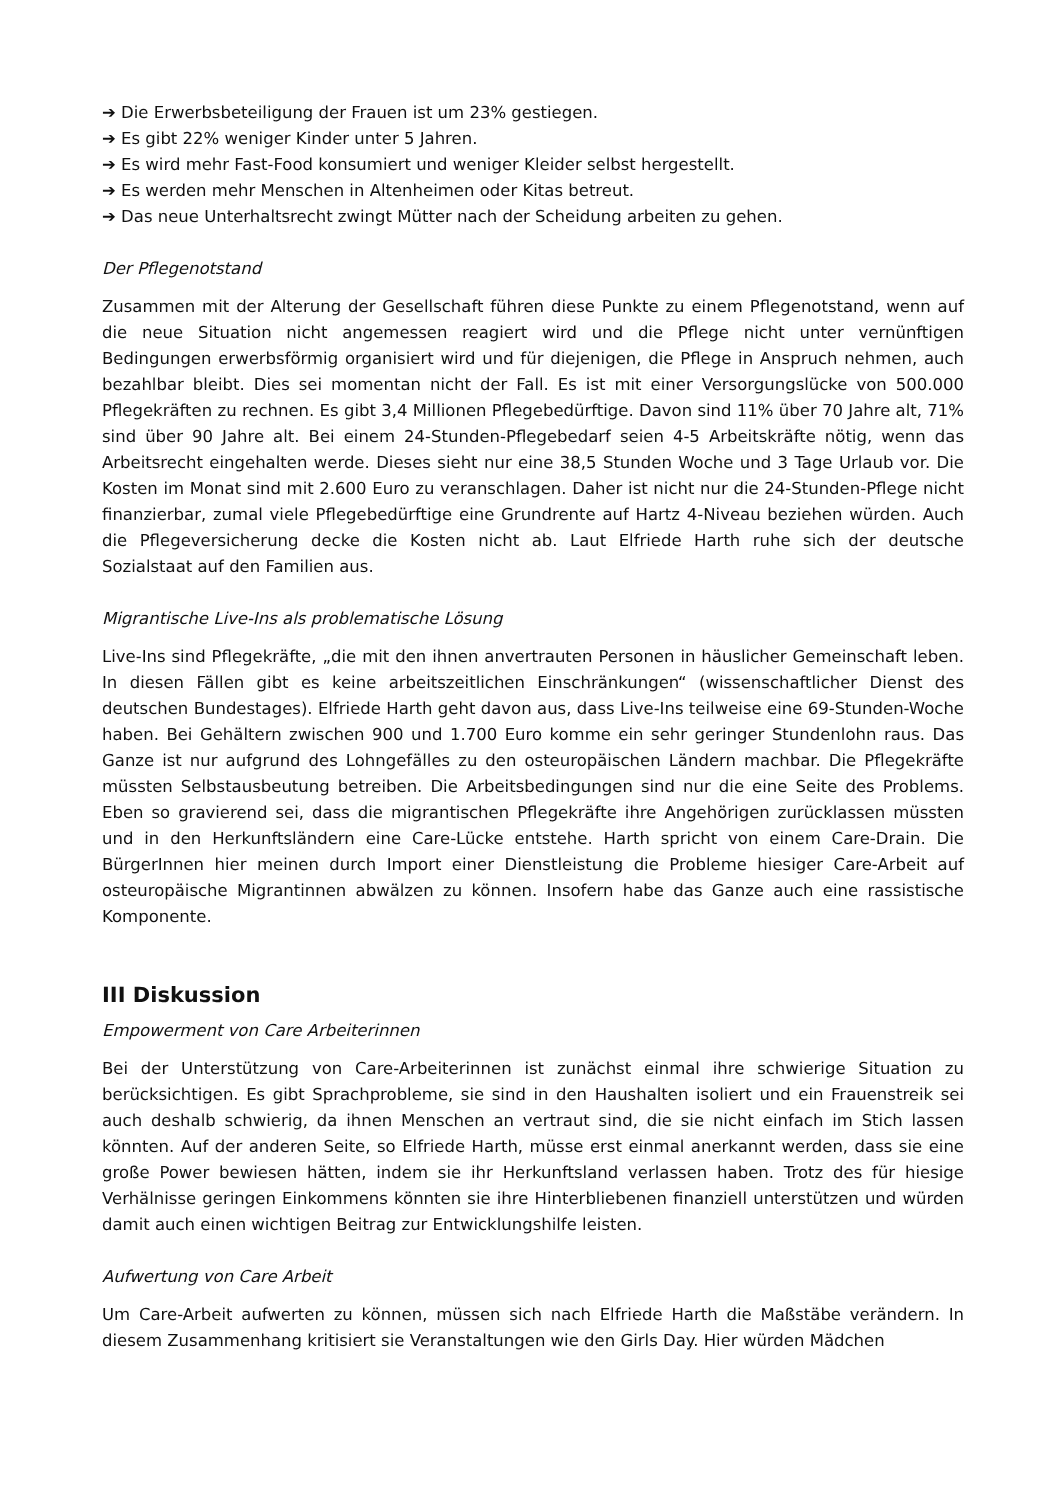➔ Die Erwerbsbeteiligung der Frauen ist um 23% gestiegen.
➔ Es gibt 22% weniger Kinder unter 5 Jahren.
➔ Es wird mehr Fast-Food konsumiert und weniger Kleider selbst hergestellt.
➔ Es werden mehr Menschen in Altenheimen oder Kitas betreut.
➔ Das neue Unterhaltsrecht zwingt Mütter nach der Scheidung arbeiten zu gehen.
Der Pflegenotstand
Zusammen mit der Alterung der Gesellschaft führen diese Punkte zu einem Pflegenotstand, wenn auf die neue Situation nicht angemessen reagiert wird und die Pflege nicht unter vernünftigen Bedingungen erwerbsförmig organisiert wird und für diejenigen, die Pflege in Anspruch nehmen, auch bezahlbar bleibt. Dies sei momentan nicht der Fall. Es ist mit einer Versorgungslücke von 500.000 Pflegekräften zu rechnen. Es gibt 3,4 Millionen Pflegebedürftige. Davon sind 11% über 70 Jahre alt, 71% sind über 90 Jahre alt. Bei einem 24-Stunden-Pflegebedarf seien 4-5 Arbeitskräfte nötig, wenn das Arbeitsrecht eingehalten werde. Dieses sieht nur eine 38,5 Stunden Woche und 3 Tage Urlaub vor. Die Kosten im Monat sind mit 2.600 Euro zu veranschlagen. Daher ist nicht nur die 24-Stunden-Pflege nicht finanzierbar, zumal viele Pflegebedürftige eine Grundrente auf Hartz 4-Niveau beziehen würden. Auch die Pflegeversicherung decke die Kosten nicht ab. Laut Elfriede Harth ruhe sich der deutsche Sozialstaat auf den Familien aus.
Migrantische Live-Ins als problematische Lösung
Live-Ins sind Pflegekräfte, „die mit den ihnen anvertrauten Personen in häuslicher Gemeinschaft leben. In diesen Fällen gibt es keine arbeitszeitlichen Einschränkungen“ (wissenschaftlicher Dienst des deutschen Bundestages). Elfriede Harth geht davon aus, dass Live-Ins teilweise eine 69-Stunden-Woche haben. Bei Gehältern zwischen 900 und 1.700 Euro komme ein sehr geringer Stundenlohn raus. Das Ganze ist nur aufgrund des Lohngefälles zu den osteuropäischen Ländern machbar. Die Pflegekräfte müssten Selbstausbeutung betreiben. Die Arbeitsbedingungen sind nur die eine Seite des Problems. Eben so gravierend sei, dass die migrantischen Pflegekräfte ihre Angehörigen zurücklassen müssten und in den Herkunftsländern eine Care-Lücke entstehe. Harth spricht von einem Care-Drain. Die BürgerInnen hier meinen durch Import einer Dienstleistung die Probleme hiesiger Care-Arbeit auf osteuropäische Migrantinnen abwälzen zu können. Insofern habe das Ganze auch eine rassistische Komponente.
III Diskussion
Empowerment von Care Arbeiterinnen
Bei der Unterstützung von Care-Arbeiterinnen ist zunächst einmal ihre schwierige Situation zu berücksichtigen. Es gibt Sprachprobleme, sie sind in den Haushalten isoliert und ein Frauenstreik sei auch deshalb schwierig, da ihnen Menschen an vertraut sind, die sie nicht einfach im Stich lassen könnten. Auf der anderen Seite, so Elfriede Harth, müsse erst einmal anerkannt werden, dass sie eine große Power bewiesen hätten, indem sie ihr Herkunftsland verlassen haben. Trotz des für hiesige Verhälnisse geringen Einkommens könnten sie ihre Hinterbliebenen finanziell unterstützen und würden damit auch einen wichtigen Beitrag zur Entwicklungshilfe leisten.
Aufwertung von Care Arbeit
Um Care-Arbeit aufwerten zu können, müssen sich nach Elfriede Harth die Maßstäbe verändern. In diesem Zusammenhang kritisiert sie Veranstaltungen wie den Girls Day. Hier würden Mädchen